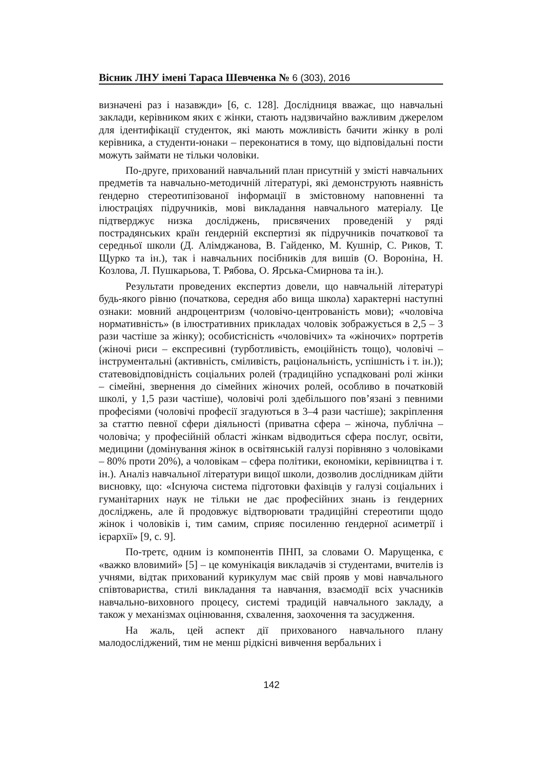Вісник ЛНУ імені Тараса Шевченка № 6 (303), 2016
визначені раз і назавжди» [6, с. 128]. Дослідниця вважає, що навчальні заклади, керівником яких є жінки, стають надзвичайно важливим джерелом для ідентифікації студенток, які мають можливість бачити жінку в ролі керівника, а студенти-юнаки – переконатися в тому, що відповідальні пости можуть займати не тільки чоловіки.
По-друге, прихований навчальний план присутній у змісті навчальних предметів та навчально-методичній літературі, які демонструють наявність ґендерно стереотипізованої інформації в змістовному наповненні та ілюстраціях підручників, мові викладання навчального матеріалу. Це підтверджує низка досліджень, присвячених проведеній у ряді пострадянських країн ґендерній експертизі як підручників початкової та середньої школи (Д. Алімджанова, В. Гайденко, М. Кушнір, С. Риков, Т. Щурко та ін.), так і навчальних посібників для вишів (О. Вороніна, Н. Козлова, Л. Пушкарьова, Т. Рябова, О. Ярська-Смирнова та ін.).
Результати проведених експертиз довели, що навчальній літературі будь-якого рівню (початкова, середня або вища школа) характерні наступні ознаки: мовний андроцентризм (чоловічо-центрованість мови); «чоловіча нормативність» (в ілюстративних прикладах чоловік зображується в 2,5 – 3 рази частіше за жінку); особистісність «чоловічих» та «жіночих» портретів (жіночі риси – експресивні (турботливість, емоційність тощо), чоловічі – інструментальні (активність, сміливість, раціональність, успішність і т. ін.)); статевовідповідність соціальних ролей (традиційно успадковані ролі жінки – сімейні, звернення до сімейних жіночих ролей, особливо в початковій школі, у 1,5 рази частіше), чоловічі ролі здебільшого пов’язані з певними професіями (чоловічі професії згадуються в 3–4 рази частіше); закріплення за статтю певної сфери діяльності (приватна сфера – жіноча, публічна – чоловіча; у професійній області жінкам відводиться сфера послуг, освіти, медицини (домінування жінок в освітянській галузі порівняно з чоловіками – 80% проти 20%), а чоловікам – сфера політики, економіки, керівництва і т. ін.). Аналіз навчальної літератури вищої школи, дозволив дослідникам дійти висновку, що: «Існуюча система підготовки фахівців у галузі соціальних і гуманітарних наук не тільки не дає професійних знань із ґендерних досліджень, але й продовжує відтворювати традиційні стереотипи щодо жінок і чоловіків і, тим самим, сприяє посиленню ґендерної асиметрії і ієрархії» [9, с. 9].
По-третє, одним із компонентів ПНП, за словами О. Марущенка, є «важко вловимий» [5] – це комунікація викладачів зі студентами, вчителів із учнями, відтак прихований курикулум має свій прояв у мові навчального співтовариства, стилі викладання та навчання, взаємодії всіх учасників навчально-виховного процесу, системі традицій навчального закладу, а також у механізмах оцінювання, схвалення, заохочення та засудження.
На жаль, цей аспект дії прихованого навчального плану малодосліджений, тим не менш рідкісні вивчення вербальних і
142